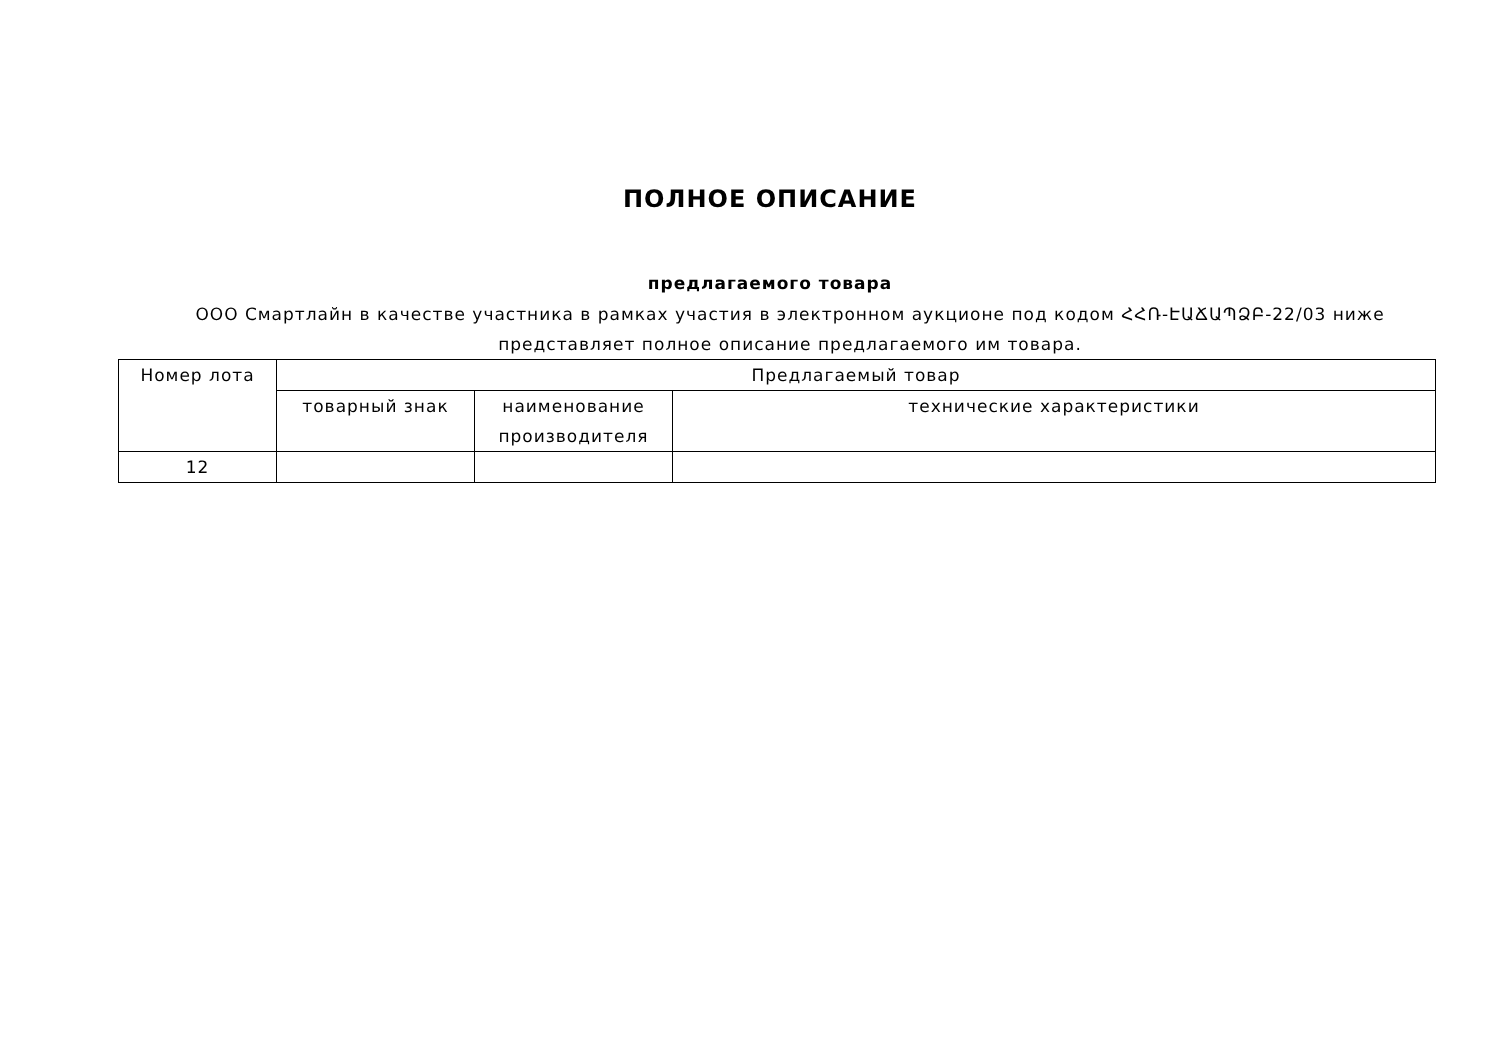ПОЛНОЕ ОПИСАНИЕ
предлагаемого товара
ООО Смартлайн в качестве участника в рамках участия в электронном аукционе под кодом ՀՀՌ-ԷԱՃԱՊՁԲ-22/03 ниже представляет полное описание предлагаемого им товара.
| Номер лота | Предлагаемый товар | | |
| --- | --- | --- | --- |
| | товарный знак | наименование производителя | технические характеристики |
| 12 | | | |